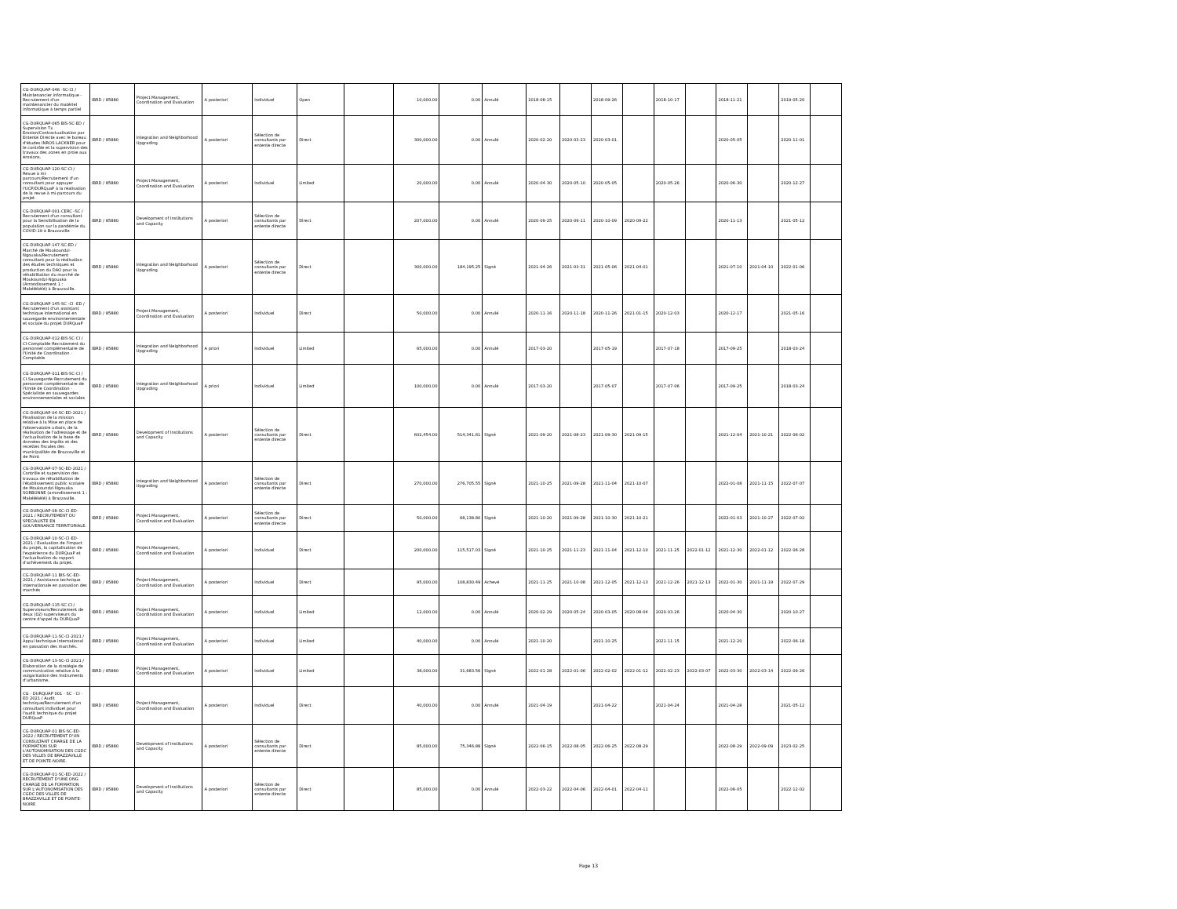| CG-DURQUAP-046 -SC-CI / Maintenancier informatique - Recrutement d'un maintenancier du matériel informatique à temps partiel | IBRD / 85880 | Project Management, Coordination and Evaluation | A posteriori | Individuel | Open | | 10,000.00 | 0.00 | Annulé | 2018-08-15 | | 2018-09-26 | | 2018-10-17 | | 2018-11-21 | | 2019-05-20 | |
| CG-DURQUAP-065 BIS-SC-ED / Supervision Tx Erosion/Contractualisation par Entente Directe avec le bureau d'études INROS LACKNER pour le contrôle et la supervision des travaux des zones en proie aux érosions. | IBRD / 85880 | Integration and Neighborhood Upgrading | A posteriori | Sélection de consultants par entente directe | Direct | | 300,000.00 | 0.00 | Annulé | 2020-02-20 | 2020-03-23 | 2020-03-01 | | | | 2020-05-05 | | 2020-11-01 | |
| CG-DURQUAP-120-SC-CI / Revue à mi-parcours/Recrutement d'un consultant pour appuyer l'UCP/DURQuaP à la réalisation de la revue à mi-parcours du projet | IBRD / 85880 | Project Management, Coordination and Evaluation | A posteriori | Individuel | Limited | | 20,000.00 | 0.00 | Annulé | 2020-04-30 | 2020-05-10 | 2020-05-05 | | 2020-05-26 | | 2020-06-30 | | 2020-12-27 | |
| CG-DURQUAP-001-CERC -SC / Recrutement d'un consultant pour la Sensibilisation de la population sur la pandémie du COVID-19 à Brazzaville | IBRD / 85880 | Development of Institutions and Capacity | A posteriori | Sélection de consultants par entente directe | Direct | | 207,000.00 | 0.00 | Annulé | 2020-09-25 | 2020-09-11 | 2020-10-09 | 2020-09-22 | | | 2020-11-13 | | 2021-05-12 | |
| CG-DURQUAP-147-SC-ED / Marché de Moukoundzi-Ngouaka/Recrutement consultant pour la réalisation des études techniques et production du DAO pour la réhabilitation du marché de Moukoundzi-Ngouaka (Arrondissement 1 : Makélékélé) à Brazzaville. | IBRD / 85880 | Integration and Neighborhood Upgrading | A posteriori | Sélection de consultants par entente directe | Direct | | 300,000.00 | 184,195.25 | Signé | 2021-04-26 | 2021-03-31 | 2021-05-06 | 2021-04-01 | | | 2021-07-10 | 2021-04-10 | 2022-01-06 | |
| CG-DURQUAP-145-SC -CI -ED / Recrutement d'un assistant technique international en sauvegarde environnementale et sociale du projet DURQuaP | IBRD / 85880 | Project Management, Coordination and Evaluation | A posteriori | Individuel | Direct | | 50,000.00 | 0.00 | Annulé | 2020-11-16 | 2020-11-18 | 2020-11-26 | 2021-01-15 | 2020-12-03 | | 2020-12-17 | | 2021-05-16 | |
| CG-DURQUAP-012-BIS-SC-CI / CI-Comptable-Recrutement du personnel complémentaire de l'Unité de Coordination - Comptable | IBRD / 85880 | Integration and Neighborhood Upgrading | A priori | Individuel | Limited | | 65,000.00 | 0.00 | Annulé | 2017-03-20 | | 2017-05-19 | | 2017-07-18 | | 2017-09-25 | | 2018-03-24 | |
| CG-DURQUAP-011-BIS-SC-CI / CI-Sauvegarde-Recrutement du personnel complémentaire de l'Unité de Coordination - Spécialiste en sauvegardes environnementales et sociales | IBRD / 85880 | Integration and Neighborhood Upgrading | A priori | Individuel | Limited | | 100,000.00 | 0.00 | Annulé | 2017-03-20 | | 2017-05-07 | | 2017-07-06 | | 2017-09-25 | | 2018-03-24 | |
| CG-DURQUAP-04-SC-ED-2021 / Finalisation de la mission relative à la Mise en place de l'observatoire urbain, de la réalisation de l'adressage et de l'actualisation de la base de données des impôts et des recettes fiscales des municipalités de Brazzaville et de Point | IBRD / 85880 | Development of Institutions and Capacity | A posteriori | Sélection de consultants par entente directe | Direct | | 602,454.00 | 514,341.61 | Signé | 2021-09-20 | 2021-08-23 | 2021-09-30 | 2021-09-15 | | | 2021-12-04 | 2021-10-21 | 2022-06-02 | |
| CG-DURQUAP-07-SC-ED-2021 / Contrôle et supervision des travaux de réhabilitation de l'établissement public scolaire de Moukoundzi-Ngouaka SORBONNE (arrondissement 1 : Makélékélé) à Brazzaville. | IBRD / 85880 | Integration and Neighborhood Upgrading | A posteriori | Sélection de consultants par entente directe | Direct | | 270,000.00 | 276,705.55 | Signé | 2021-10-25 | 2021-09-28 | 2021-11-04 | 2021-10-07 | | | 2022-01-08 | 2021-11-15 | 2022-07-07 | |
| CG-DURQUAP-08-SC-CI-ED-2021 / RECRUTEMENT DU SPECIALISTE EN GOUVERNANCE TERRITORIALE. | IBRD / 85880 | Project Management, Coordination and Evaluation | A posteriori | Sélection de consultants par entente directe | Direct | | 50,000.00 | 68,138.80 | Signé | 2021-10-20 | 2021-09-28 | 2021-10-30 | 2021-10-21 | | | 2022-01-03 | 2021-10-27 | 2022-07-02 | |
| CG-DURQUAP-10-SC-CI-ED-2021 / Evaluation de l'impact du projet, la capitalisation de l'expérience du DURQuaP et l'actualisation du rapport d'achèvement du projet. | IBRD / 85880 | Project Management, Coordination and Evaluation | A posteriori | Individuel | Direct | | 200,000.00 | 115,517.03 | Signé | 2021-10-25 | 2021-11-23 | 2021-11-04 | 2021-12-10 | 2021-11-25 | 2022-01-12 | 2021-12-30 | 2022-01-12 | 2022-06-28 | |
| CG-DURQUAP-11 BIS-SC-ED-2021 / Assistance technique internationale en passation des marchés | IBRD / 85880 | Project Management, Coordination and Evaluation | A posteriori | Individuel | Direct | | 95,000.00 | 108,830.49 | Achevé | 2021-11-25 | 2021-10-08 | 2021-12-05 | 2021-12-13 | 2021-12-26 | 2021-12-13 | 2022-01-30 | 2021-11-19 | 2022-07-29 | |
| CG-DURQUAP-115-SC-CI / Superviseurs/Recrutement de deux (02) superviseurs du centre d'appel du DURQuaP | IBRD / 85880 | Project Management, Coordination and Evaluation | A posteriori | Individuel | Limited | | 12,000.00 | 0.00 | Annulé | 2020-02-29 | 2020-05-24 | 2020-03-05 | 2020-08-04 | 2020-03-26 | | 2020-04-30 | | 2020-10-27 | |
| CG-DURQUAP-11-SC-CI-2021 / Appui technique international en passation des marchés. | IBRD / 85880 | Project Management, Coordination and Evaluation | A posteriori | Individuel | Limited | | 40,000.00 | 0.00 | Annulé | 2021-10-20 | | 2021-10-25 | | 2021-11-15 | | 2021-12-20 | | 2022-06-18 | |
| CG-DURQUAP-13-SC-CI-2021 / Elaboration de la stratégie de communication relative à la vulgarisation des instruments d'urbanisme. | IBRD / 85880 | Project Management, Coordination and Evaluation | A posteriori | Individuel | Limited | | 38,000.00 | 31,683.56 | Signé | 2022-01-28 | 2022-01-06 | 2022-02-02 | 2022-01-12 | 2022-02-23 | 2022-03-07 | 2022-03-30 | 2022-03-14 | 2022-09-26 | |
| CG - DURQUAP 001 - SC - CI - ED 2021 / Audit technique/Recrutement d'un consultant individuel pour l'audit technique du projet DURQuaP | IBRD / 85880 | Project Management, Coordination and Evaluation | A posteriori | Individuel | Direct | | 40,000.00 | 0.00 | Annulé | 2021-04-19 | | 2021-04-22 | | 2021-04-24 | | 2021-04-28 | | 2021-05-12 | |
| CG-DURQUAP-01 BIS-SC-ED-2022 / RECRUTEMENT D'UN CONSULTANT CHARGE DE LA FORMATION SUR L'AUTONOMISATION DES CGDC DES VILLES DE BRAZZAVILLE ET DE POINTE-NOIRE. | IBRD / 85880 | Development of Institutions and Capacity | A posteriori | Sélection de consultants par entente directe | Direct | | 85,000.00 | 75,346.88 | Signé | 2022-06-15 | 2022-08-05 | 2022-06-25 | 2022-08-29 | | | 2022-08-29 | 2022-09-09 | 2023-02-25 | |
| CG-DURQUAP-01-SC-ED-2022 / RECRUTEMENT D'UNE ONG CHARGE DE LA FORMATION SUR L'AUTONOMISATION DES CGDC DES VILLES DE BRAZZAVILLE ET DE POINTE-NOIRE | IBRD / 85880 | Development of Institutions and Capacity | A posteriori | Sélection de consultants par entente directe | Direct | | 85,000.00 | 0.00 | Annulé | 2022-03-22 | 2022-04-06 | 2022-04-01 | 2022-04-11 | | | 2022-06-05 | | 2022-12-02 | |
Page 13